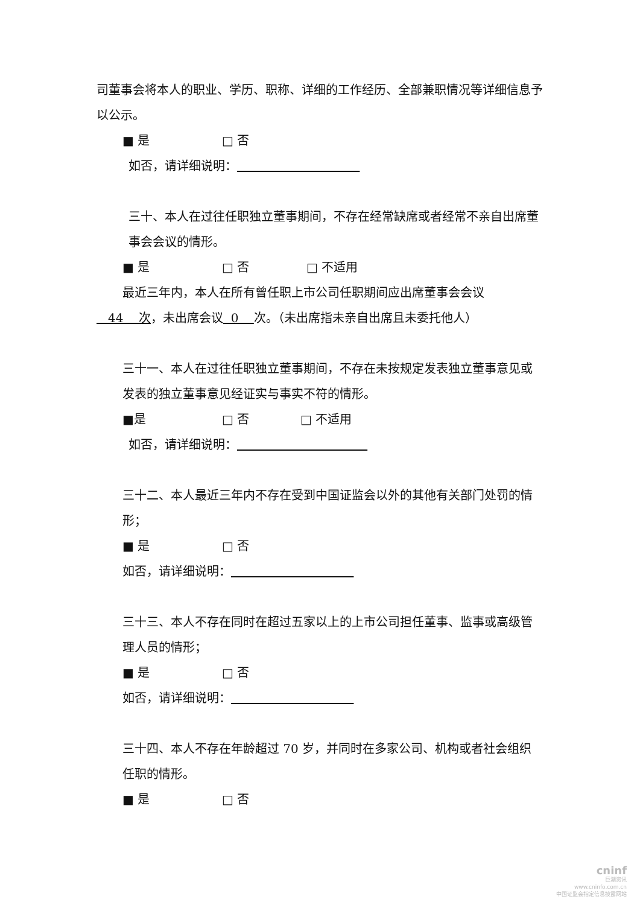司董事会将本人的职业、学历、职称、详细的工作经历、全部兼职情况等详细信息予以公示。
■ 是 □ 否
如否，请详细说明：
三十、本人在过往任职独立董事期间，不存在经常缺席或者经常不亲自出席董事会会议的情形。
■ 是 □ 否 □ 不适用
最近三年内，本人在所有曾任职上市公司任职期间应出席董事会会议
44 次，未出席会议 0 次。（未出席指未亲自出席且未委托他人）
三十一、本人在过往任职独立董事期间，不存在未按规定发表独立董事意见或发表的独立董事意见经证实与事实不符的情形。
■是 □ 否 □ 不适用
如否，请详细说明：
三十二、本人最近三年内不存在受到中国证监会以外的其他有关部门处罚的情形；
■ 是 □ 否
如否，请详细说明：
三十三、本人不存在同时在超过五家以上的上市公司担任董事、监事或高级管理人员的情形；
■ 是 □ 否
如否，请详细说明：
三十四、本人不存在年龄超过 70 岁，并同时在多家公司、机构或者社会组织任职的情形。
■ 是 □ 否
cninf
巨潮资讯
www.cninfo.com.cn
中国证监会指定信息披露网站